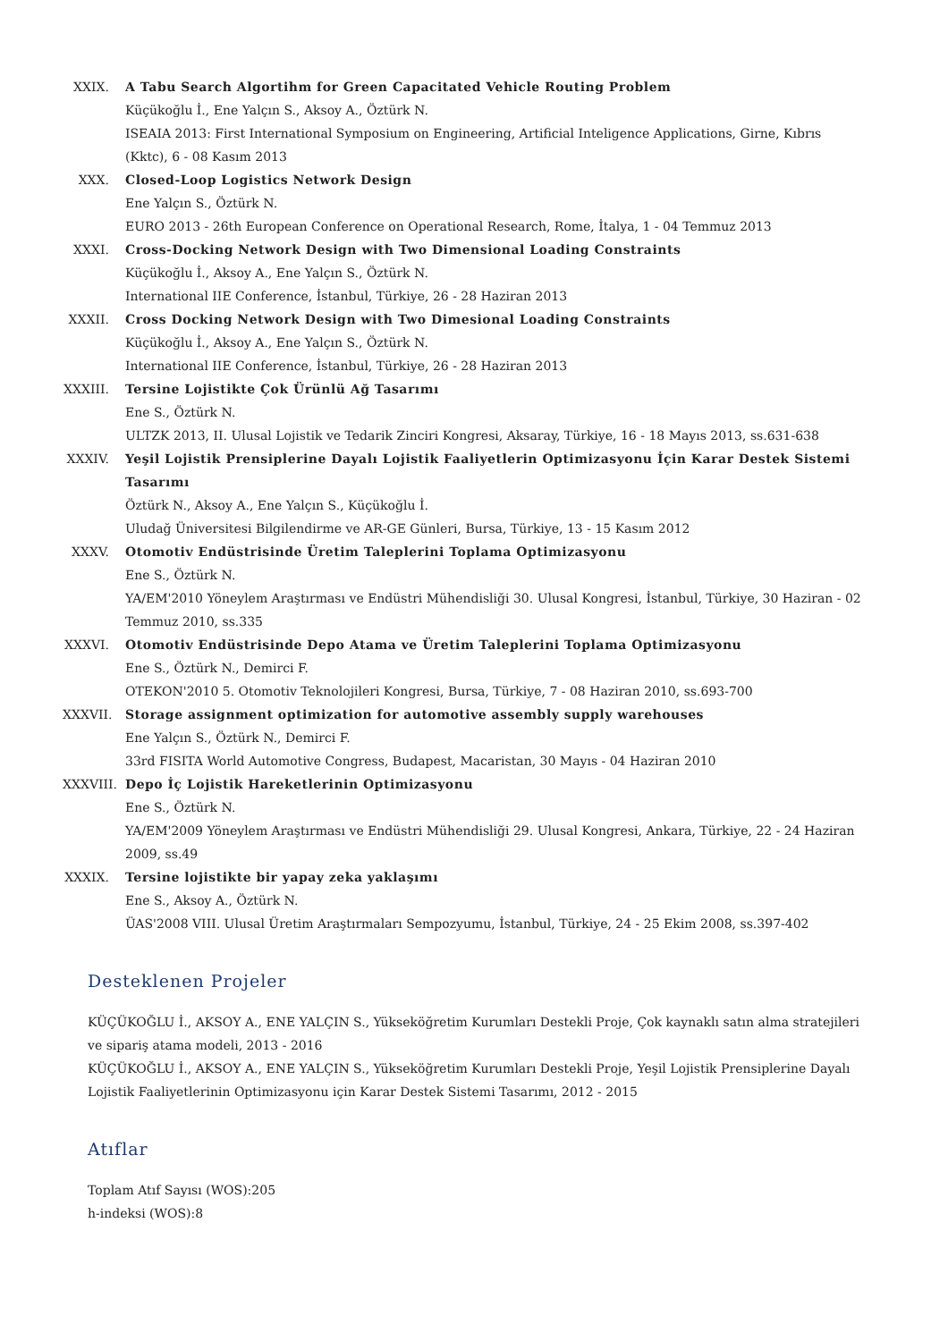XXIX. A Tabu Search Algortihm for Green Capacitated Vehicle Routing Problem
Küçükoğlu İ., Ene Yalçın S., Aksoy A., Öztürk N.
ISEAIA 2013: First International Symposium on Engineering, Artificial Inteligence Applications, Girne, Kıbrıs (Kktc), 6 - 08 Kasım 2013
XXX. Closed-Loop Logistics Network Design
Ene Yalçın S., Öztürk N.
EURO 2013 - 26th European Conference on Operational Research, Rome, İtalya, 1 - 04 Temmuz 2013
XXXI. Cross-Docking Network Design with Two Dimensional Loading Constraints
Küçükoğlu İ., Aksoy A., Ene Yalçın S., Öztürk N.
International IIE Conference, İstanbul, Türkiye, 26 - 28 Haziran 2013
XXXII. Cross Docking Network Design with Two Dimesional Loading Constraints
Küçükoğlu İ., Aksoy A., Ene Yalçın S., Öztürk N.
International IIE Conference, İstanbul, Türkiye, 26 - 28 Haziran 2013
XXXIII.
Tersine Lojistikte Çok Ürünlü Ağ Tasarımı
Ene S., Öztürk N.
ULTZK 2013, II. Ulusal Lojistik ve Tedarik Zinciri Kongresi, Aksaray, Türkiye, 16 - 18 Mayıs 2013, ss.631-638
XXXIV. Yeşil Lojistik Prensiplerine Dayalı Lojistik Faaliyetlerin Optimizasyonu İçin Karar Destek Sistemi Tasarımı
Öztürk N., Aksoy A., Ene Yalçın S., Küçükoğlu İ.
Uludağ Üniversitesi Bilgilendirme ve AR-GE Günleri, Bursa, Türkiye, 13 - 15 Kasım 2012
XXXV. Otomotiv Endüstrisinde Üretim Taleplerini Toplama Optimizasyonu
Ene S., Öztürk N.
YA/EM'2010 Yöneylem Araştırması ve Endüstri Mühendisliği 30. Ulusal Kongresi, İstanbul, Türkiye, 30 Haziran - 02 Temmuz 2010, ss.335
XXXVI. Otomotiv Endüstrisinde Depo Atama ve Üretim Taleplerini Toplama Optimizasyonu
Ene S., Öztürk N., Demirci F.
OTEKON'2010 5. Otomotiv Teknolojileri Kongresi, Bursa, Türkiye, 7 - 08 Haziran 2010, ss.693-700
XXXVII.
Storage assignment optimization for automotive assembly supply warehouses
Ene Yalçın S., Öztürk N., Demirci F.
33rd FISITA World Automotive Congress, Budapest, Macaristan, 30 Mayıs - 04 Haziran 2010
XXXVIII.
Depo İç Lojistik Hareketlerinin Optimizasyonu
Ene S., Öztürk N.
YA/EM'2009 Yöneylem Araştırması ve Endüstri Mühendisliği 29. Ulusal Kongresi, Ankara, Türkiye, 22 - 24 Haziran 2009, ss.49
XXXIX. Tersine lojistikte bir yapay zeka yaklaşımı
Ene S., Aksoy A., Öztürk N.
ÜAS'2008 VIII. Ulusal Üretim Araştırmaları Sempozyumu, İstanbul, Türkiye, 24 - 25 Ekim 2008, ss.397-402
Desteklenen Projeler
KÜÇÜKOĞLU İ., AKSOY A., ENE YALÇIN S., Yükseköğretim Kurumları Destekli Proje, Çok kaynaklı satın alma stratejileri ve sipariş atama modeli, 2013 - 2016
KÜÇÜKOĞLU İ., AKSOY A., ENE YALÇIN S., Yükseköğretim Kurumları Destekli Proje, Yeşil Lojistik Prensiplerine Dayalı Lojistik Faaliyetlerinin Optimizasyonu için Karar Destek Sistemi Tasarımı, 2012 - 2015
Atıflar
Toplam Atıf Sayısı (WOS):205
h-indeksi (WOS):8